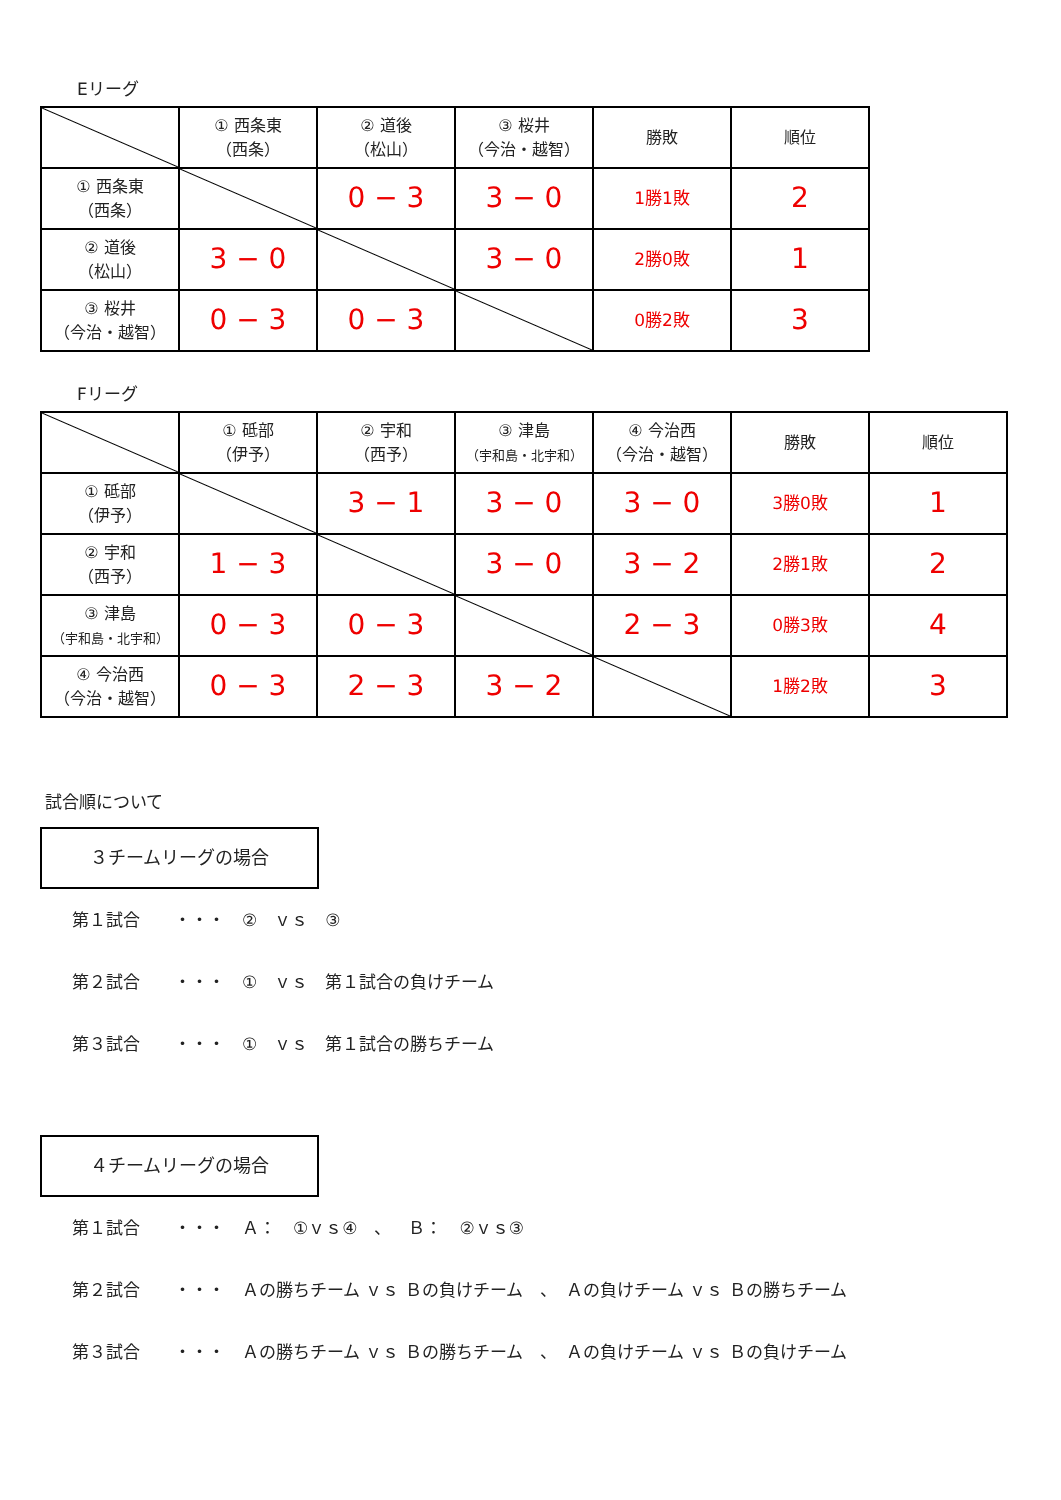Eリーグ
| | ① 西条東 （西条） | ② 道後 （松山） | ③ 桜井 （今治・越智） | 勝敗 | 順位 |
| ① 西条東 （西条） | | 0 − 3 | 3 − 0 | 1勝1敗 | 2 |
| ② 道後 （松山） | 3 − 0 | | 3 − 0 | 2勝0敗 | 1 |
| ③ 桜井 （今治・越智） | 0 − 3 | 0 − 3 | | 0勝2敗 | 3 |
Fリーグ
| | ① 砥部 （伊予） | ② 宇和 （西予） | ③ 津島 （宇和島・北宇和） | ④ 今治西 （今治・越智） | 勝敗 | 順位 |
| ① 砥部 （伊予） | | 3 − 1 | 3 − 0 | 3 − 0 | 3勝0敗 | 1 |
| ② 宇和 （西予） | 1 − 3 | | 3 − 0 | 3 − 2 | 2勝1敗 | 2 |
| ③ 津島 （宇和島・北宇和） | 0 − 3 | 0 − 3 | | 2 − 3 | 0勝3敗 | 4 |
| ④ 今治西 （今治・越智） | 0 − 3 | 2 − 3 | 3 − 2 | | 1勝2敗 | 3 |
試合順について
３チームリーグの場合
第１試合　　・・・　②　ｖｓ　③
第２試合　　・・・　①　ｖｓ　第１試合の負けチーム
第３試合　　・・・　①　ｖｓ　第１試合の勝ちチーム
４チームリーグの場合
第１試合　　・・・　Ａ：　①ｖｓ④　、　Ｂ：　②ｖｓ③
第２試合　　・・・　Ａの勝ちチーム ｖｓ Ｂの負けチーム　、　Ａの負けチーム ｖｓ Ｂの勝ちチーム
第３試合　　・・・　Ａの勝ちチーム ｖｓ Ｂの勝ちチーム　、　Ａの負けチーム ｖｓ Ｂの負けチーム